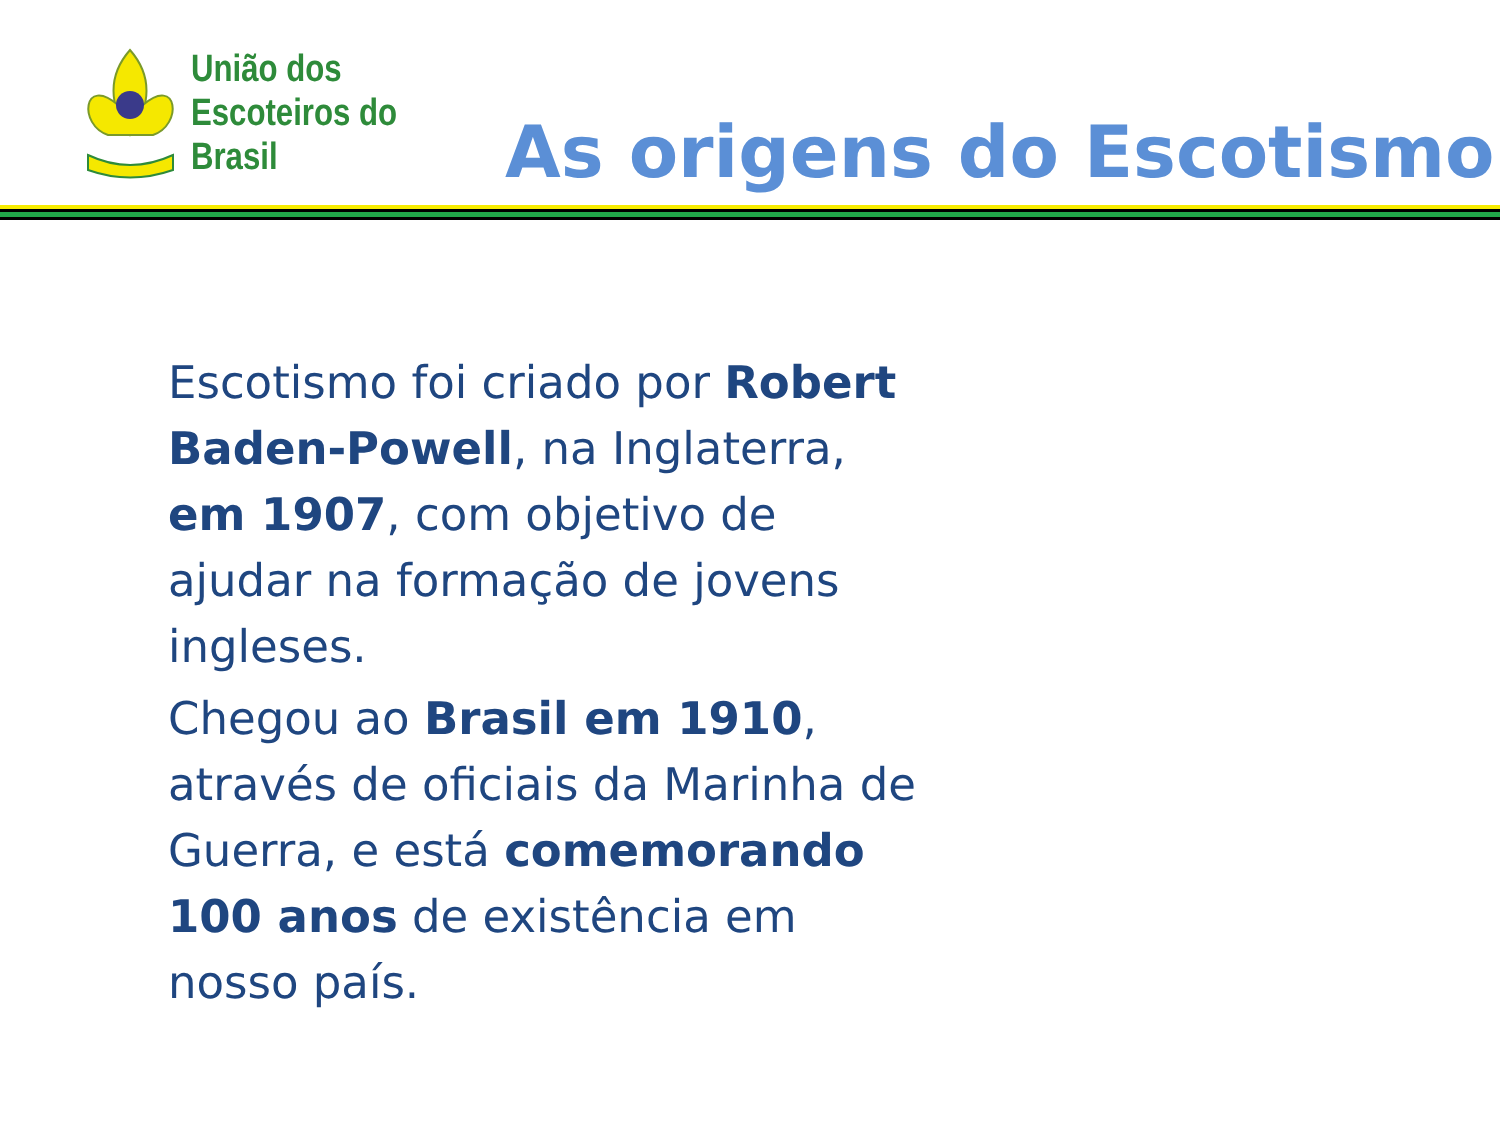União dos
Escoteiros do
Brasil
As origens do Escotismo
Escotismo foi criado por Robert Baden-Powell, na Inglaterra, em 1907, com objetivo de ajudar na formação de jovens ingleses.
Chegou ao Brasil em 1910, através de oficiais da Marinha de Guerra, e está comemorando 100 anos de existência em nosso país.